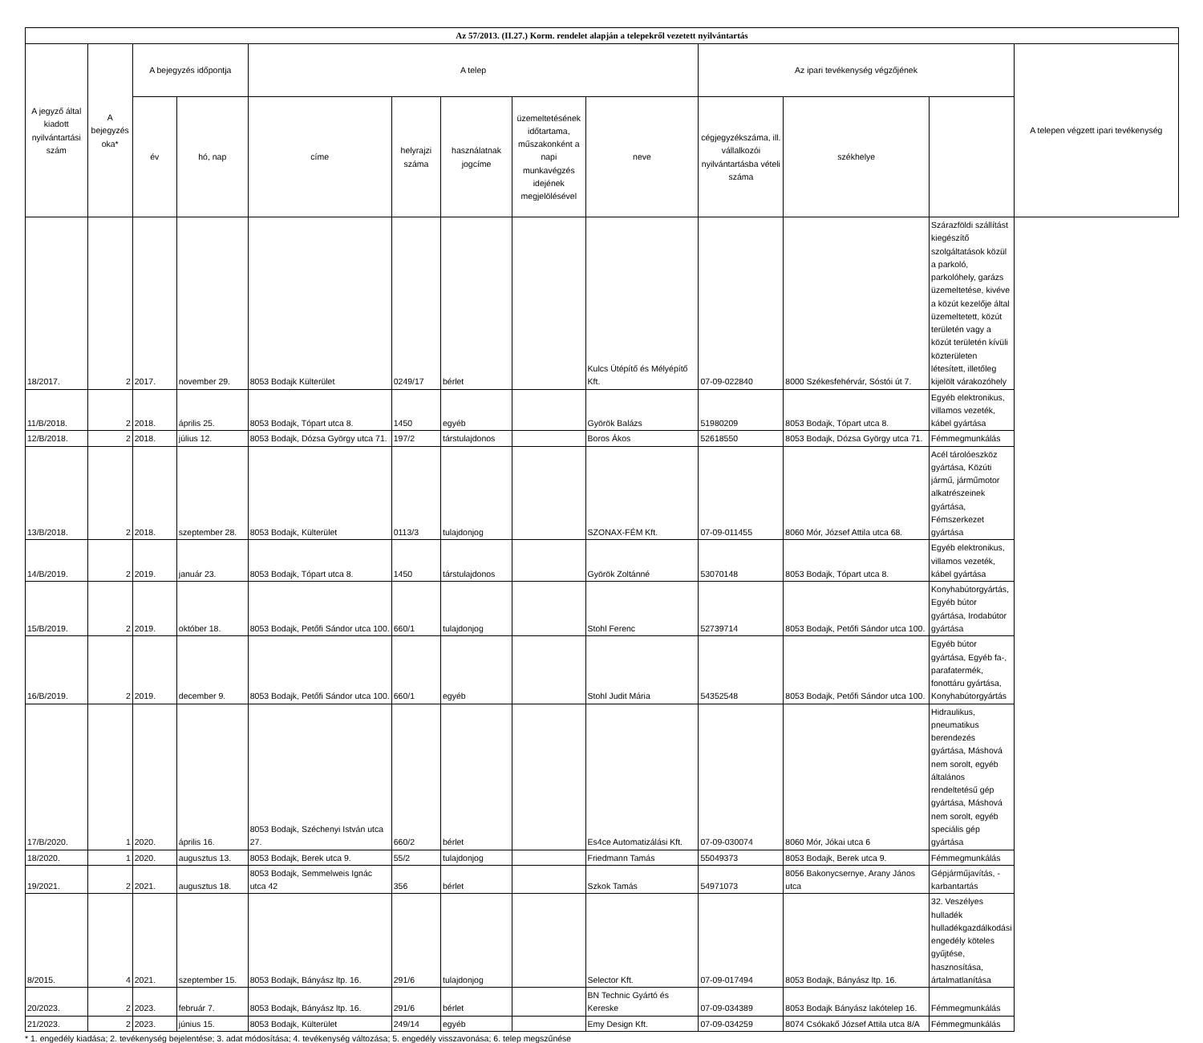| Az 57/2013. (II.27.) Korm. rendelet alapján a telepekről vezetett nyilvántartás | | | | | | | | | | | | |
| --- | --- | --- | --- | --- | --- | --- | --- | --- | --- | --- | --- | --- |
| A jegyző által kiadott nyilvántartási szám | A bejegyzés oka* | A bejegyzés időpontja | | A telep | | | | | Az ipari tevékenység végzőjének | | | A telepen végzett ipari tevékenység |
| | | év | hó, nap | címe | helyrajzi száma | használatnak jogcíme | üzemeltetésének időtartama, műszakonként a napi munkavégzés idejének megjelölésével | neve | cégjegyzékszáma, ill. vállalkozói nyilvántartásba vételi száma | székhelye | | |
| 18/2017. | 2 | 2017. | november 29. | 8053 Bodajk Külterület | 0249/17 | bérlet | | Kulcs Útépítő és Mélyépítő Kft. | 07-09-022840 | 8000 Székesfehérvár, Sóstói út 7. | Szárazföldi szállítást kiegészítő szolgáltatások közül a parkoló, parkolóhely, garázs üzemeltetése, kivéve a közút kezelője által üzemeltetett, közút területén vagy a közút területén kívüli közterületen létesített, illetőleg kijelölt várakozóhely | |
| 11/B/2018. | 2 | 2018. | április 25. | 8053 Bodajk, Tópart utca 8. | 1450 | egyéb | | Györök Balázs | 51980209 | 8053 Bodajk, Tópart utca 8. | Egyéb elektronikus, villamos vezeték, kábel gyártása | |
| 12/B/2018. | 2 | 2018. | július 12. | 8053 Bodajk, Dózsa György utca 71. | 197/2 | társtulajdonos | | Boros Ákos | 52618550 | 8053 Bodajk, Dózsa György utca 71. | Fémmegmunkálás | |
| 13/B/2018. | 2 | 2018. | szeptember 28. | 8053 Bodajk, Külterület | 0113/3 | tulajdonjog | | SZONAX-FÉM Kft. | 07-09-011455 | 8060 Mór, József Attila utca 68. | Acél tárolóeszköz gyártása, Közúti jármű, járműmotor alkatrészeinek gyártása, Fémszerkezet gyártása | |
| 14/B/2019. | 2 | 2019. | január 23. | 8053 Bodajk, Tópart utca 8. | 1450 | társtulajdonos | | Györök Zoltánné | 53070148 | 8053 Bodajk, Tópart utca 8. | Egyéb elektronikus, villamos vezeték, kábel gyártása | |
| 15/B/2019. | 2 | 2019. | október 18. | 8053 Bodajk, Petőfi Sándor utca 100. | 660/1 | tulajdonjog | | Stohl Ferenc | 52739714 | 8053 Bodajk, Petőfi Sándor utca 100. | Konyhabútorgyártás, Egyéb bútor gyártása, Irodabútor gyártása | |
| 16/B/2019. | 2 | 2019. | december 9. | 8053 Bodajk, Petőfi Sándor utca 100. | 660/1 | egyéb | | Stohl Judit Mária | 54352548 | 8053 Bodajk, Petőfi Sándor utca 100. | Egyéb bútor gyártása, Egyéb fa-, parafatermék, fonottáru gyártása, Konyhabútorgyártás | |
| 17/B/2020. | 1 | 2020. | április 16. | 8053 Bodajk, Széchenyi István utca 27. | 660/2 | bérlet | | Es4ce Automatizálási Kft. | 07-09-030074 | 8060 Mór, Jókai utca 6 | Hidraulikus, pneumatikus berendezés gyártása, Máshová nem sorolt, egyéb általános rendeltetésű gép gyártása, Máshová nem sorolt, egyéb speciális gép gyártása | |
| 18/2020. | 1 | 2020. | augusztus 13. | 8053 Bodajk, Berek utca 9. | 55/2 | tulajdonjog | | Friedmann Tamás | 55049373 | 8053 Bodajk, Berek utca 9. | Fémmegmunkálás | |
| 19/2021. | 2 | 2021. | augusztus 18. | 8053 Bodajk, Semmelweis Ignác utca 42 | 356 | bérlet | | Szkok Tamás | 54971073 | 8056 Bakonycsernye, Arany János utca | Gépjárműjavítás, -karbantartás | |
| 8/2015. | 4 | 2021. | szeptember 15. | 8053 Bodajk, Bányász ltp. 16. | 291/6 | tulajdonjog | | Selector Kft. | 07-09-017494 | 8053 Bodajk, Bányász ltp. 16. | 32. Veszélyes hulladék hulladékgazdálkodási engedély köteles gyűjtése, hasznosítása, ártalmatlanítása | |
| 20/2023. | 2 | 2023. | február 7. | 8053 Bodajk, Bányász ltp. 16. | 291/6 | bérlet | | BN Technic Gyártó és Kereske | 07-09-034389 | 8053 Bodajk Bányász lakótelep 16. | Fémmegmunkálás | |
| 21/2023. | 2 | 2023. | június 15. | 8053 Bodajk, Külterület | 249/14 | egyéb | | Emy Design Kft. | 07-09-034259 | 8074 Csókakő József Attila utca 8/A | Fémmegmunkálás | |
* 1. engedély kiadása; 2. tevékenység bejelentése; 3. adat módosítása; 4. tevékenység változása; 5. engedély visszavonása; 6. telep megszűnése